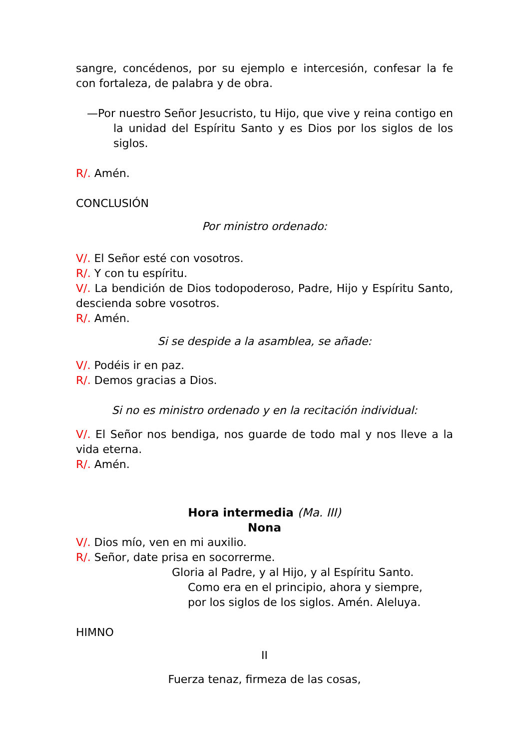sangre, concédenos, por su ejemplo e intercesión, confesar la fe con fortaleza, de palabra y de obra.
—Por nuestro Señor Jesucristo, tu Hijo, que vive y reina contigo en la unidad del Espíritu Santo y es Dios por los siglos de los siglos.
R/. Amén.
CONCLUSIÓN
Por ministro ordenado:
V/. El Señor esté con vosotros.
R/. Y con tu espíritu.
V/. La bendición de Dios todopoderoso, Padre, Hijo y Espíritu Santo, descienda sobre vosotros.
R/. Amén.
Si se despide a la asamblea, se añade:
V/. Podéis ir en paz.
R/. Demos gracias a Dios.
Si no es ministro ordenado y en la recitación individual:
V/. El Señor nos bendiga, nos guarde de todo mal y nos lleve a la vida eterna.
R/. Amén.
Hora intermedia (Ma. III)
Nona
V/. Dios mío, ven en mi auxilio.
R/. Señor, date prisa en socorrerme.
Gloria al Padre, y al Hijo, y al Espíritu Santo.
Como era en el principio, ahora y siempre,
por los siglos de los siglos. Amén. Aleluya.
HIMNO
II
Fuerza tenaz, firmeza de las cosas,